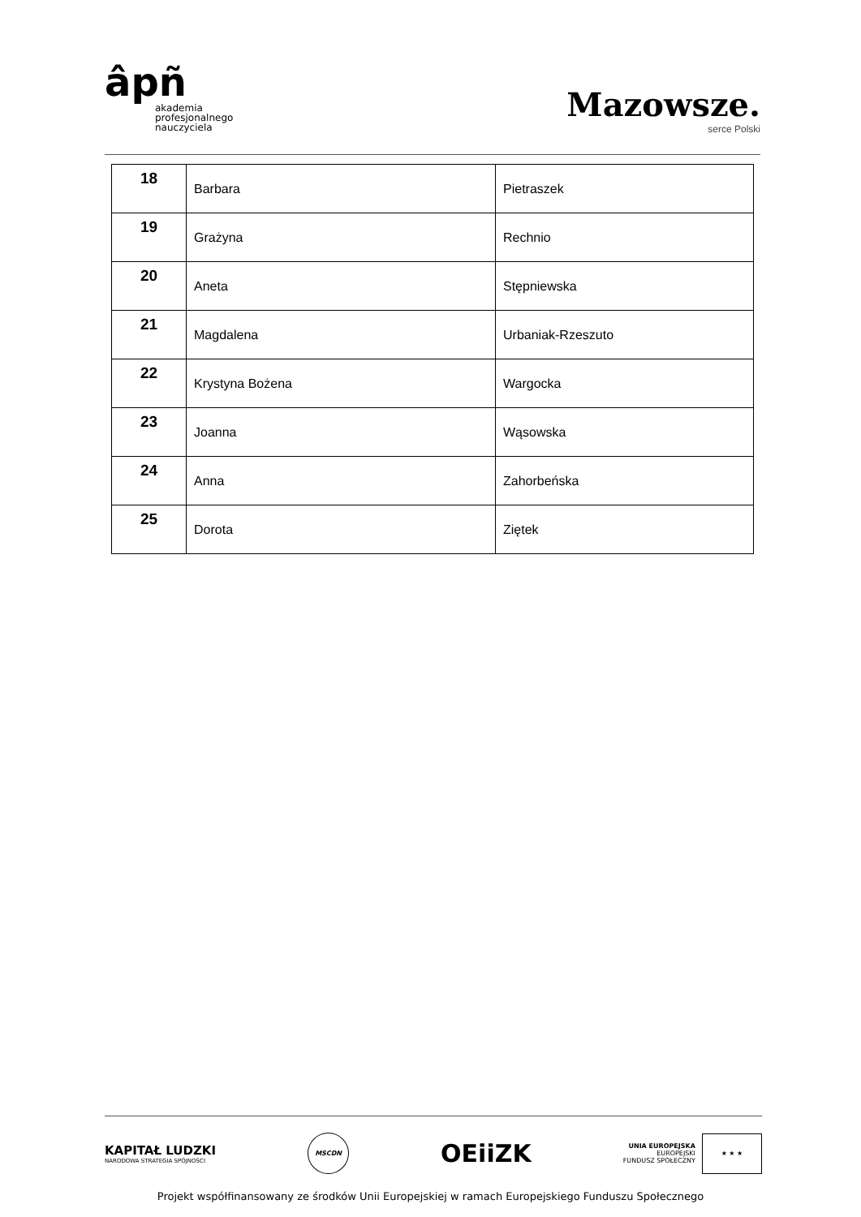âpñ
akademia
profesjonalnego
nauczyciela
Mazowsze.
serce Polski
| 18 | Barbara | Pietraszek |
| 19 | Grażyna | Rechnio |
| 20 | Aneta | Stępniewska |
| 21 | Magdalena | Urbaniak-Rzeszuto |
| 22 | Krystyna Bożena | Wargocka |
| 23 | Joanna | Wąsowska |
| 24 | Anna | Zahorbeńska |
| 25 | Dorota | Ziętek |
KAPITAŁ LUDZKI
NARODOWA STRATEGIA SPÓJNOŚCI
MSCDN
OEiiZK
UNIA EUROPEJSKA
EUROPEJSKI
FUNDUSZ SPOŁECZNY
★ ★ ★
Projekt współfinansowany ze środków Unii Europejskiej w ramach Europejskiego Funduszu Społecznego